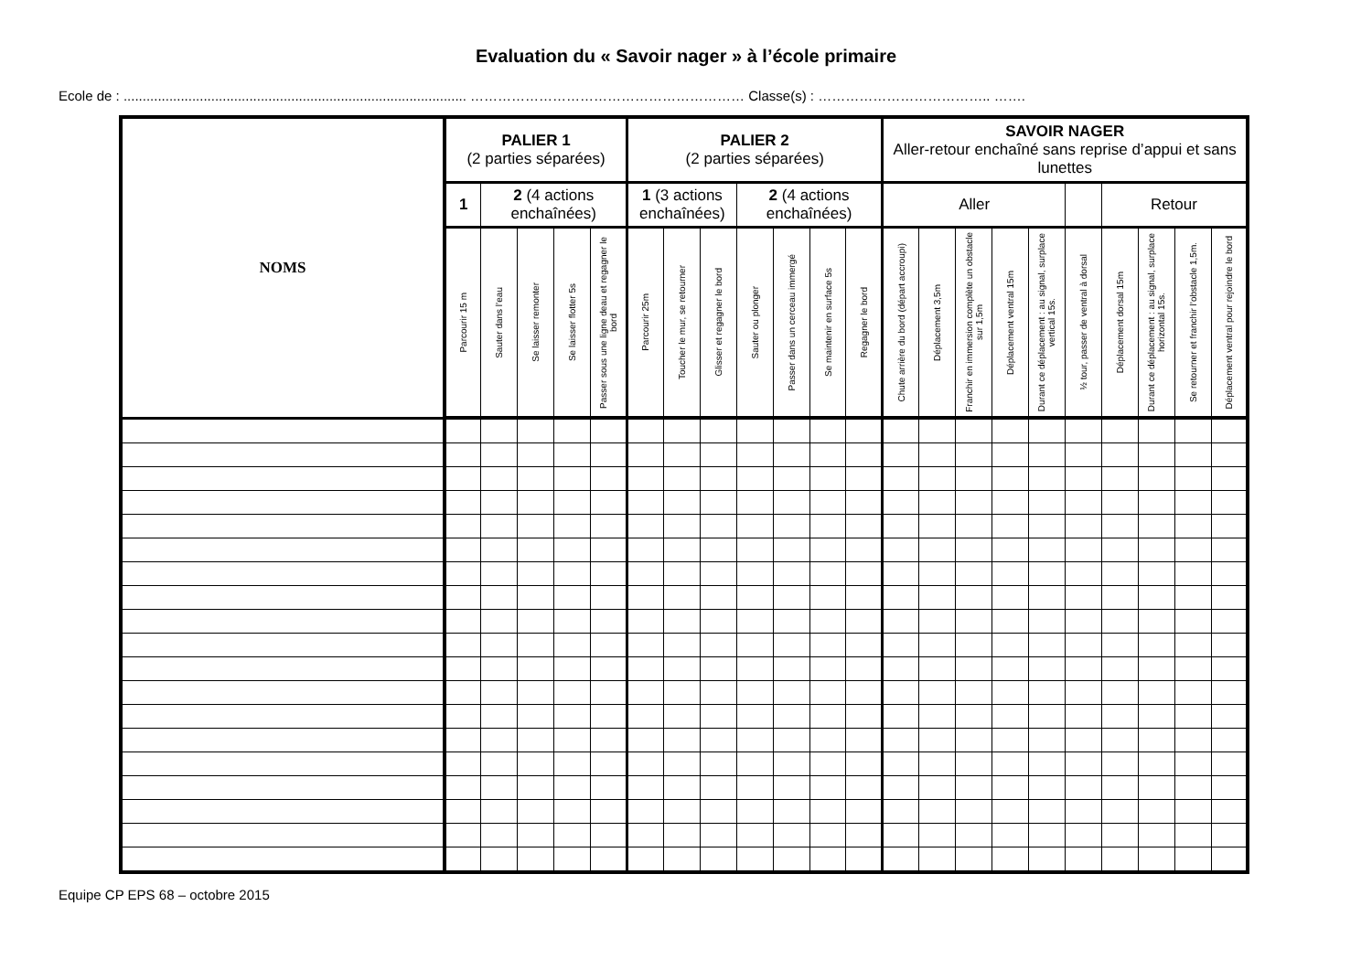Evaluation du « Savoir nager » à l’école primaire
Ecole de : .......................................................................................... …………………………………………………… Classe(s) : ……………………………….. …….
| NOMS | PALIER 1 (2 parties séparées) | | | | | PALIER 2 (2 parties séparées) | | | | | | | SAVOIR NAGER Aller-retour enchaîné sans reprise d’appui et sans lunettes | | | | | | | | | |
| | 1 | 2 (4 actions enchaînées) | | | | 1 (3 actions enchaînées) | | | 2 (4 actions enchaînées) | | | | Aller | | | | | | Retour | | | |
| | Parcourir 15 m | Sauter dans l’eau | Se laisser remonter | Se laisser flotter 5s | Passer sous une ligne deau et regagner le bord | Parcourir 25m | Toucher le mur, se retourner | Glisser et regagner le bord | Sauter ou plonger | Passer dans un cerceau immergé | Se maintenir en surface 5s | Regagner le bord | Chute arrière du bord (départ accroupi) | Déplacement 3,5m | Franchir en immersion complète un obstacle sur 1,5m | Déplacement ventral 15m | Durant ce déplacement : au signal, surplace vertical 15s. | ½ tour, passer de ventral à dorsal | Déplacement dorsal 15m | Durant ce déplacement : au signal, surplace horizontal 15s. | Se retourner et franchir l’obstacle 1,5m. | Déplacement ventral pour rejoindre le bord |
Equipe CP EPS 68 – octobre 2015